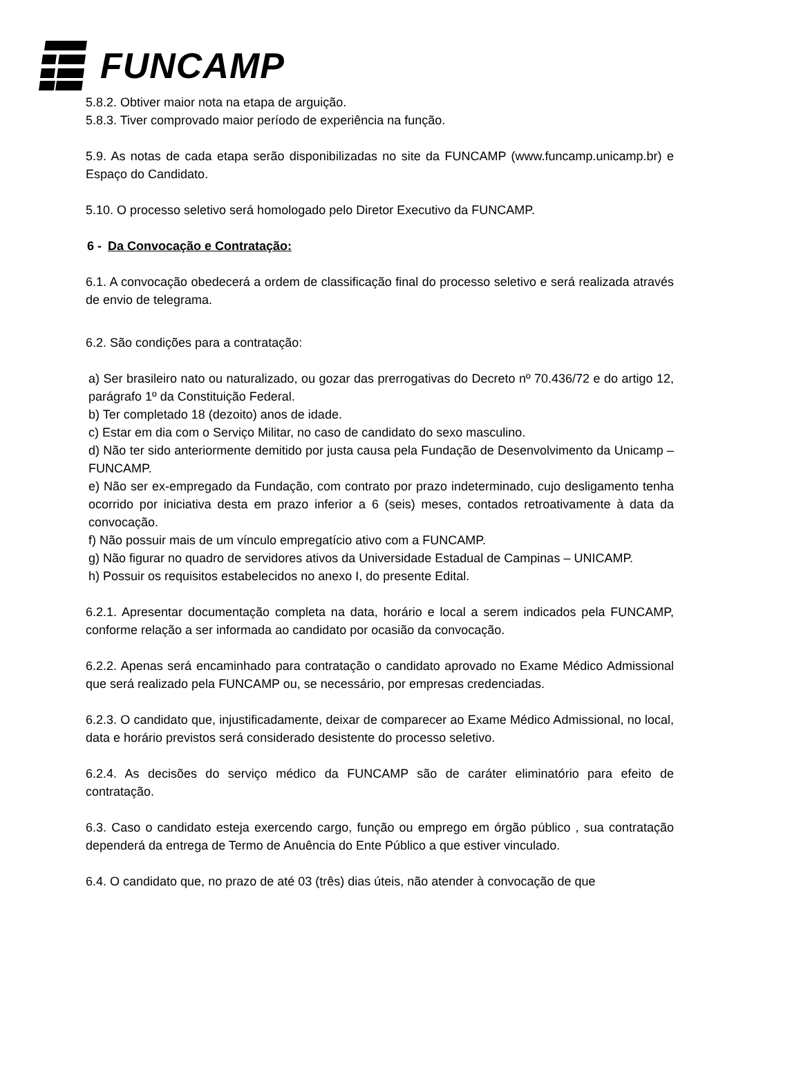FUNCAMP
5.8.2. Obtiver maior nota na etapa de arguição.
5.8.3. Tiver comprovado maior período de experiência na função.
5.9. As notas de cada etapa serão disponibilizadas no site da FUNCAMP (www.funcamp.unicamp.br) e Espaço do Candidato.
5.10. O processo seletivo será homologado pelo Diretor Executivo da FUNCAMP.
6 - Da Convocação e Contratação:
6.1. A convocação obedecerá a ordem de classificação final do processo seletivo e será realizada através de envio de telegrama.
6.2. São condições para a contratação:
a) Ser brasileiro nato ou naturalizado, ou gozar das prerrogativas do Decreto nº 70.436/72 e do artigo 12, parágrafo 1º da Constituição Federal.
b) Ter completado 18 (dezoito) anos de idade.
c) Estar em dia com o Serviço Militar, no caso de candidato do sexo masculino.
d) Não ter sido anteriormente demitido por justa causa pela Fundação de Desenvolvimento da Unicamp – FUNCAMP.
e) Não ser ex-empregado da Fundação, com contrato por prazo indeterminado, cujo desligamento tenha ocorrido por iniciativa desta em prazo inferior a 6 (seis) meses, contados retroativamente à data da convocação.
f) Não possuir mais de um vínculo empregatício ativo com a FUNCAMP.
g) Não figurar no quadro de servidores ativos da Universidade Estadual de Campinas – UNICAMP.
h) Possuir os requisitos estabelecidos no anexo I, do presente Edital.
6.2.1. Apresentar documentação completa na data, horário e local a serem indicados pela FUNCAMP, conforme relação a ser informada ao candidato por ocasião da convocação.
6.2.2. Apenas será encaminhado para contratação o candidato aprovado no Exame Médico Admissional que será realizado pela FUNCAMP ou, se necessário, por empresas credenciadas.
6.2.3. O candidato que, injustificadamente, deixar de comparecer ao Exame Médico Admissional, no local, data e horário previstos será considerado desistente do processo seletivo.
6.2.4. As decisões do serviço médico da FUNCAMP são de caráter eliminatório para efeito de contratação.
6.3. Caso o candidato esteja exercendo cargo, função ou emprego em órgão público , sua contratação dependerá da entrega de Termo de Anuência do Ente Público a que estiver vinculado.
6.4. O candidato que, no prazo de até 03 (três) dias úteis, não atender à convocação de que